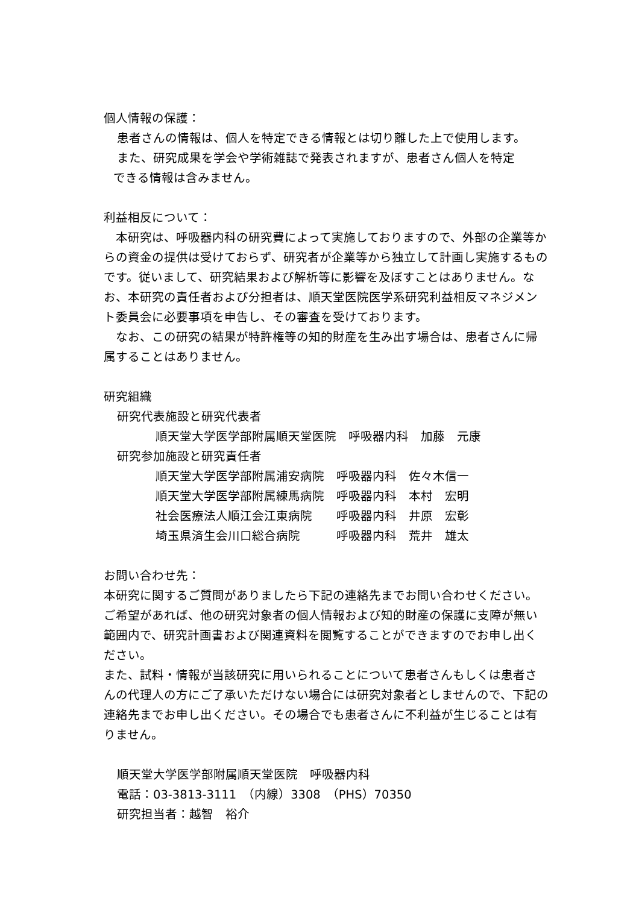個人情報の保護：
患者さんの情報は、個人を特定できる情報とは切り離した上で使用します。
また、研究成果を学会や学術雑誌で発表されますが、患者さん個人を特定
できる情報は含みません。
利益相反について：
　本研究は、呼吸器内科の研究費によって実施しておりますので、外部の企業等からの資金の提供は受けておらず、研究者が企業等から独立して計画し実施するものです。従いまして、研究結果および解析等に影響を及ぼすことはありません。なお、本研究の責任者および分担者は、順天堂医院医学系研究利益相反マネジメント委員会に必要事項を申告し、その審査を受けております。
　なお、この研究の結果が特許権等の知的財産を生み出す場合は、患者さんに帰属することはありません。
研究組織
研究代表施設と研究代表者
順天堂大学医学部附属順天堂医院　呼吸器内科　加藤　元康
研究参加施設と研究責任者
順天堂大学医学部附属浦安病院　呼吸器内科　佐々木信一
順天堂大学医学部附属練馬病院　呼吸器内科　本村　宏明
社会医療法人順江会江東病院　　呼吸器内科　井原　宏彰
埼玉県済生会川口総合病院　　　呼吸器内科　荒井　雄太
お問い合わせ先：
本研究に関するご質問がありましたら下記の連絡先までお問い合わせください。ご希望があれば、他の研究対象者の個人情報および知的財産の保護に支障が無い範囲内で、研究計画書および関連資料を閲覧することができますのでお申し出ください。
また、試料・情報が当該研究に用いられることについて患者さんもしくは患者さんの代理人の方にご了承いただけない場合には研究対象者としませんので、下記の連絡先までお申し出ください。その場合でも患者さんに不利益が生じることは有りません。
順天堂大学医学部附属順天堂医院　呼吸器内科
電話：03-3813-3111　（内線）3308　（PHS）70350
研究担当者：越智　裕介